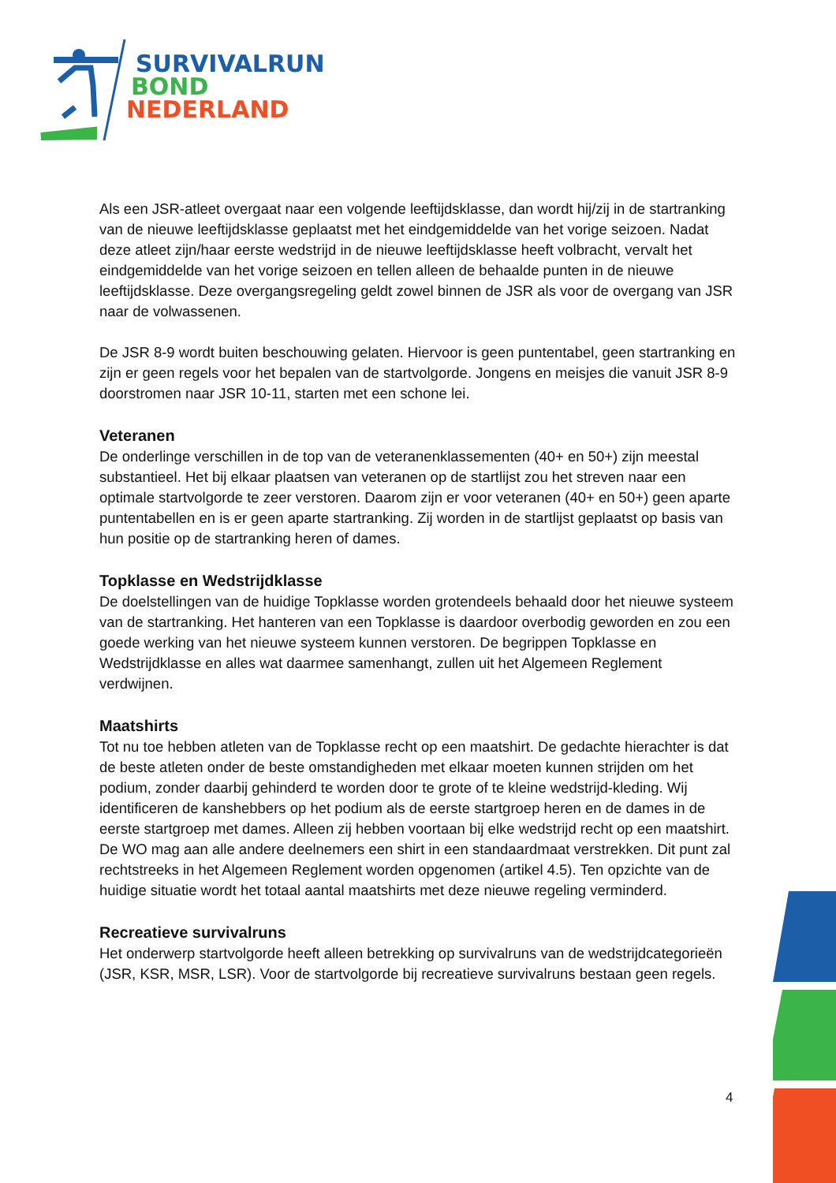SURVIVALRUN
BOND
NEDERLAND
Als een JSR-atleet overgaat naar een volgende leeftijdsklasse, dan wordt hij/zij in de startranking van de nieuwe leeftijdsklasse geplaatst met het eindgemiddelde van het vorige seizoen. Nadat deze atleet zijn/haar eerste wedstrijd in de nieuwe leeftijdsklasse heeft volbracht, vervalt het eindgemiddelde van het vorige seizoen en tellen alleen de behaalde punten in de nieuwe leeftijdsklasse. Deze overgangsregeling geldt zowel binnen de JSR als voor de overgang van JSR naar de volwassenen.
De JSR 8-9 wordt buiten beschouwing gelaten. Hiervoor is geen puntentabel, geen startranking en zijn er geen regels voor het bepalen van de startvolgorde. Jongens en meisjes die vanuit JSR 8-9 doorstromen naar JSR 10-11, starten met een schone lei.
Veteranen
De onderlinge verschillen in de top van de veteranenklassementen (40+ en 50+) zijn meestal substantieel. Het bij elkaar plaatsen van veteranen op de startlijst zou het streven naar een optimale startvolgorde te zeer verstoren. Daarom zijn er voor veteranen (40+ en 50+) geen aparte puntentabellen en is er geen aparte startranking. Zij worden in de startlijst geplaatst op basis van hun positie op de startranking heren of dames.
Topklasse en Wedstrijdklasse
De doelstellingen van de huidige Topklasse worden grotendeels behaald door het nieuwe systeem van de startranking. Het hanteren van een Topklasse is daardoor overbodig geworden en zou een goede werking van het nieuwe systeem kunnen verstoren. De begrippen Topklasse en Wedstrijdklasse en alles wat daarmee samenhangt, zullen uit het Algemeen Reglement verdwijnen.
Maatshirts
Tot nu toe hebben atleten van de Topklasse recht op een maatshirt. De gedachte hierachter is dat de beste atleten onder de beste omstandigheden met elkaar moeten kunnen strijden om het podium, zonder daarbij gehinderd te worden door te grote of te kleine wedstrijd-kleding. Wij identificeren de kanshebbers op het podium als de eerste startgroep heren en de dames in de eerste startgroep met dames. Alleen zij hebben voortaan bij elke wedstrijd recht op een maatshirt. De WO mag aan alle andere deelnemers een shirt in een standaardmaat verstrekken. Dit punt zal rechtstreeks in het Algemeen Reglement worden opgenomen (artikel 4.5). Ten opzichte van de huidige situatie wordt het totaal aantal maatshirts met deze nieuwe regeling verminderd.
Recreatieve survivalruns
Het onderwerp startvolgorde heeft alleen betrekking op survivalruns van de wedstrijdcategorieën (JSR, KSR, MSR, LSR). Voor de startvolgorde bij recreatieve survivalruns bestaan geen regels.
4